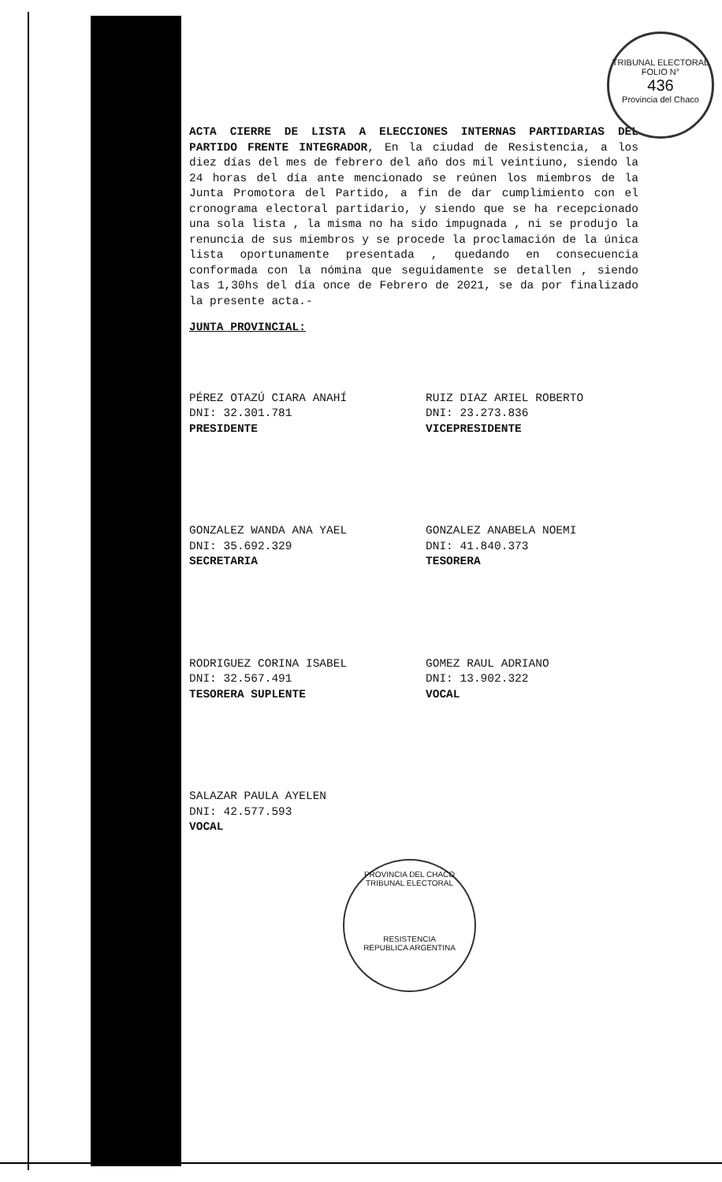TRIBUNAL ELECTORAL
FOLIO N°
436
Provincia del Chaco
ACTA CIERRE DE LISTA A ELECCIONES INTERNAS PARTIDARIAS DEL PARTIDO FRENTE INTEGRADOR, En la ciudad de Resistencia, a los diez días del mes de febrero del año dos mil veintiuno, siendo la 24 horas del día ante mencionado se reúnen los miembros de la Junta Promotora del Partido, a fin de dar cumplimiento con el cronograma electoral partidario, y siendo que se ha recepcionado una sola lista , la misma no ha sido impugnada , ni se produjo la renuncia de sus miembros y se procede la proclamación de la única lista oportunamente presentada , quedando en consecuencia conformada con la nómina que seguidamente se detallen , siendo las 1,30hs del día once de Febrero de 2021, se da por finalizado la presente acta.-
JUNTA PROVINCIAL:
PÉREZ OTAZÚ CIARA ANAHÍ
DNI: 32.301.781
PRESIDENTE
RUIZ DIAZ ARIEL ROBERTO
DNI: 23.273.836
VICEPRESIDENTE
GONZALEZ WANDA ANA YAEL
DNI: 35.692.329
SECRETARIA
GONZALEZ ANABELA NOEMI
DNI: 41.840.373
TESORERA
RODRIGUEZ CORINA ISABEL
DNI: 32.567.491
TESORERA SUPLENTE
GOMEZ RAUL ADRIANO
DNI: 13.902.322
VOCAL
SALAZAR PAULA AYELEN
DNI: 42.577.593
VOCAL
PROVINCIA DEL CHACO
TRIBUNAL ELECTORAL
RESISTENCIA
REPUBLICA ARGENTINA